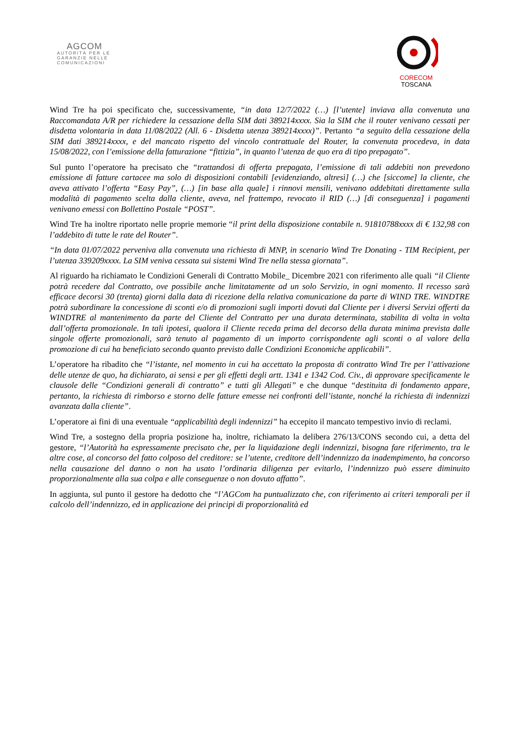AGCOM
AUTORITÀ PER LE
GARANZIE NELLE
COMUNICAZIONI
CORECOM
TOSCANA
Wind Tre ha poi specificato che, successivamente, “in data 12/7/2022 (…) [l’utente] inviava alla convenuta una Raccomandata A/R per richiedere la cessazione della SIM dati 389214xxxx. Sia la SIM che il router venivano cessati per disdetta volontaria in data 11/08/2022 (All. 6 - Disdetta utenza 389214xxxx)”. Pertanto “a seguito della cessazione della SIM dati 389214xxxx, e del mancato rispetto del vincolo contrattuale del Router, la convenuta procedeva, in data 15/08/2022, con l’emissione della fatturazione “fittizia”, in quanto l’utenza de quo era di tipo prepagato”.
Sul punto l’operatore ha precisato che “trattandosi di offerta prepagata, l’emissione di tali addebiti non prevedono emissione di fatture cartacee ma solo di disposizioni contabili [evidenziando, altresì] (…) che [siccome] la cliente, che aveva attivato l’offerta “Easy Pay”, (…) [in base alla quale] i rinnovi mensili, venivano addebitati direttamente sulla modalità di pagamento scelta dalla cliente, aveva, nel frattempo, revocato il RID (…) [di conseguenza] i pagamenti venivano emessi con Bollettino Postale “POST”.
Wind Tre ha inoltre riportato nelle proprie memorie “il print della disposizione contabile n. 91810788xxxx di € 132,98 con l’addebito di tutte le rate del Router”.
“In data 01/07/2022 perveniva alla convenuta una richiesta di MNP, in scenario Wind Tre Donating - TIM Recipient, per l’utenza 339209xxxx. La SIM veniva cessata sui sistemi Wind Tre nella stessa giornata”.
Al riguardo ha richiamato le Condizioni Generali di Contratto Mobile_ Dicembre 2021 con riferimento alle quali “il Cliente potrà recedere dal Contratto, ove possibile anche limitatamente ad un solo Servizio, in ogni momento. Il recesso sarà efficace decorsi 30 (trenta) giorni dalla data di ricezione della relativa comunicazione da parte di WIND TRE. WINDTRE potrà subordinare la concessione di sconti e/o di promozioni sugli importi dovuti dal Cliente per i diversi Servizi offerti da WINDTRE al mantenimento da parte del Cliente del Contratto per una durata determinata, stabilita di volta in volta dall’offerta promozionale. In tali ipotesi, qualora il Cliente receda prima del decorso della durata minima prevista dalle singole offerte promozionali, sarà tenuto al pagamento di un importo corrispondente agli sconti o al valore della promozione di cui ha beneficiato secondo quanto previsto dalle Condizioni Economiche applicabili”.
L’operatore ha ribadito che “l’istante, nel momento in cui ha accettato la proposta di contratto Wind Tre per l’attivazione delle utenze de quo, ha dichiarato, ai sensi e per gli effetti degli artt. 1341 e 1342 Cod. Civ., di approvare specificamente le clausole delle “Condizioni generali di contratto” e tutti gli Allegati” e che dunque “destituita di fondamento appare, pertanto, la richiesta di rimborso e storno delle fatture emesse nei confronti dell’istante, nonché la richiesta di indennizzi avanzata dalla cliente”.
L’operatore ai fini di una eventuale “applicabilità degli indennizzi” ha eccepito il mancato tempestivo invio di reclami.
Wind Tre, a sostegno della propria posizione ha, inoltre, richiamato la delibera 276/13/CONS secondo cui, a detta del gestore, “l’Autorità ha espressamente precisato che, per la liquidazione degli indennizzi, bisogna fare riferimento, tra le altre cose, al concorso del fatto colposo del creditore: se l’utente, creditore dell’indennizzo da inadempimento, ha concorso nella causazione del danno o non ha usato l’ordinaria diligenza per evitarlo, l’indennizzo può essere diminuito proporzionalmente alla sua colpa e alle conseguenze o non dovuto affatto”.
In aggiunta, sul punto il gestore ha dedotto che “l’AGCom ha puntualizzato che, con riferimento ai criteri temporali per il calcolo dell’indennizzo, ed in applicazione dei principi di proporzionalità ed